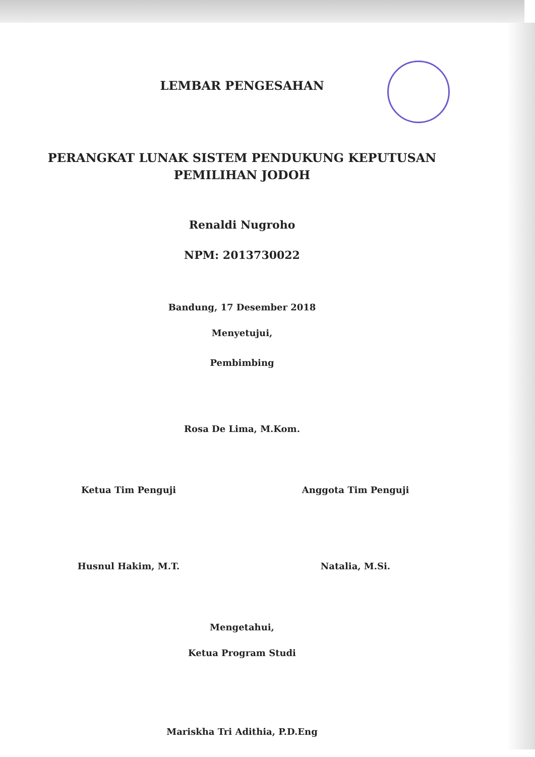LEMBAR PENGESAHAN
PERANGKAT LUNAK SISTEM PENDUKUNG KEPUTUSAN
PEMILIHAN JODOH
Renaldi Nugroho
NPM: 2013730022
Bandung, 17 Desember 2018
Menyetujui,
Pembimbing
Rosa De Lima, M.Kom.
Ketua Tim Penguji Anggota Tim Penguji
Husnul Hakim, M.T. Natalia, M.Si.
Mengetahui,
Ketua Program Studi
Mariskha Tri Adithia, P.D.Eng